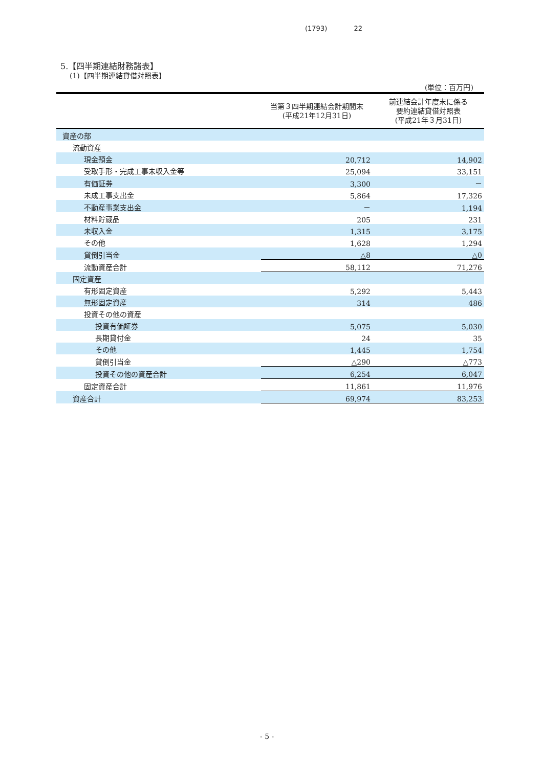(1793) 22
5.【四半期連結財務諸表】
(1)【四半期連結貸借対照表】
(単位：百万円)
| | 当第３四半期連結会計期間末 (平成21年12月31日) | 前連結会計年度末に係る 要約連結貸借対照表 (平成21年３月31日) |
| --- | --- | --- |
| 資産の部 | | |
| 流動資産 | | |
| 現金預金 | 20,712 | 14,902 |
| 受取手形・完成工事未収入金等 | 25,094 | 33,151 |
| 有価証券 | 3,300 | － |
| 未成工事支出金 | 5,864 | 17,326 |
| 不動産事業支出金 | － | 1,194 |
| 材料貯蔵品 | 205 | 231 |
| 未収入金 | 1,315 | 3,175 |
| その他 | 1,628 | 1,294 |
| 貸倒引当金 | △8 | △0 |
| 流動資産合計 | 58,112 | 71,276 |
| 固定資産 | | |
| 有形固定資産 | 5,292 | 5,443 |
| 無形固定資産 | 314 | 486 |
| 投資その他の資産 | | |
| 投資有価証券 | 5,075 | 5,030 |
| 長期貸付金 | 24 | 35 |
| その他 | 1,445 | 1,754 |
| 貸倒引当金 | △290 | △773 |
| 投資その他の資産合計 | 6,254 | 6,047 |
| 固定資産合計 | 11,861 | 11,976 |
| 資産合計 | 69,974 | 83,253 |
- 5 -